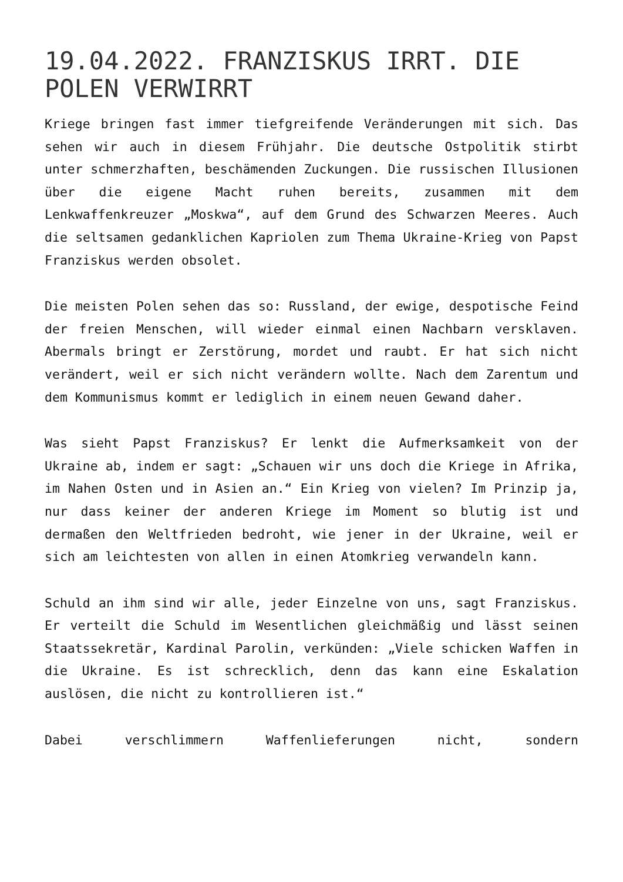19.04.2022. FRANZISKUS IRRT. DIE POLEN VERWIRRT
Kriege bringen fast immer tiefgreifende Veränderungen mit sich. Das sehen wir auch in diesem Frühjahr. Die deutsche Ostpolitik stirbt unter schmerzhaften, beschämenden Zuckun­gen. Die russischen Illusionen über die eigene Macht ruhen bereits, zusammen mit dem Lenkwaffenkreuzer „Moskwa“, auf dem Grund des Schwarzen Meeres. Auch die seltsamen gedank­lichen Kapriolen zum Thema Ukraine-Krieg von Papst Franziskus werden obsolet.
Die meisten Polen sehen das so: Russland, der ewige, despo­tische Feind der freien Menschen, will wieder einmal einen Nachbarn versklaven. Abermals bringt er Zerstörung, mordet und raubt. Er hat sich nicht verändert, weil er sich nicht verändern wollte. Nach dem Zarentum und dem Kommunismus kommt er lediglich in einem neuen Gewand daher.
Was sieht Papst Franziskus? Er lenkt die Aufmerksamkeit von der Ukraine ab, indem er sagt: „Schauen wir uns doch die Kriege in Afrika, im Nahen Osten und in Asien an.“ Ein Krieg von vielen? Im Prinzip ja, nur dass keiner der an­deren Kriege im Moment so blutig ist und dermaßen den Welt­frieden bedroht, wie jener in der Ukraine, weil er sich am leichtesten von allen in einen Atomkrieg verwandeln kann.
Schuld an ihm sind wir alle, jeder Einzelne von uns, sagt Franziskus. Er verteilt die Schuld im Wesentlichen gleich­mäßig und lässt seinen Staatssekretär, Kardinal Parolin, verkünden: „Viele schicken Waffen in die Ukraine. Es ist schrecklich, denn das kann eine Eskalation auslösen, die nicht zu kontrollieren ist.“
Dabei verschlimmern Waffenlieferungen nicht, sondern